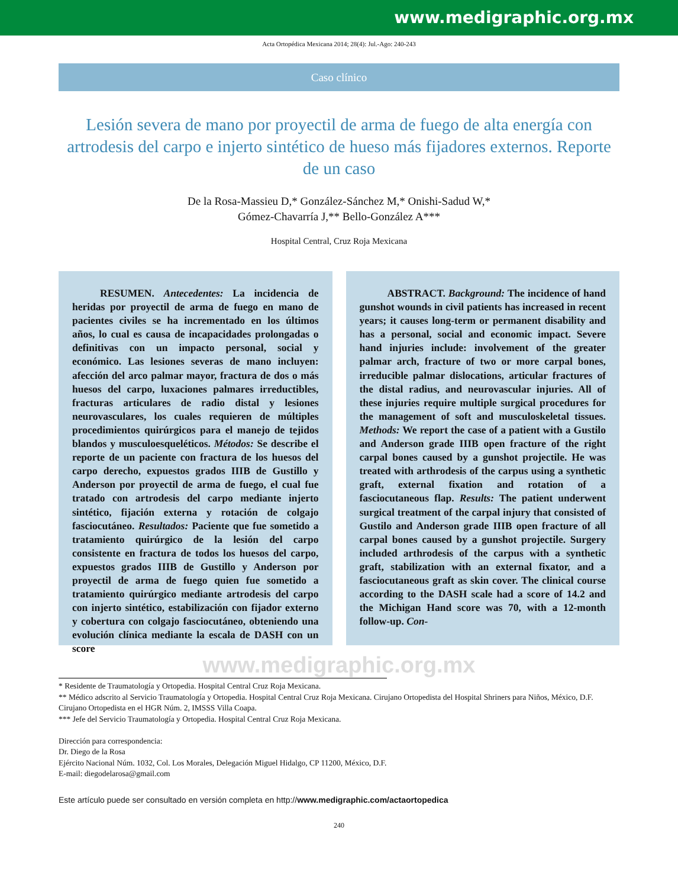www.medigraphic.org.mx
Acta Ortopédica Mexicana 2014; 28(4): Jul.-Ago: 240-243
Caso clínico
Lesión severa de mano por proyectil de arma de fuego de alta energía con artrodesis del carpo e injerto sintético de hueso más fijadores externos. Reporte de un caso
De la Rosa-Massieu D,* González-Sánchez M,* Onishi-Sadud W,*
Gómez-Chavarría J,** Bello-González A***
Hospital Central, Cruz Roja Mexicana
RESUMEN. Antecedentes: La incidencia de heridas por proyectil de arma de fuego en mano de pacientes civiles se ha incrementado en los últimos años, lo cual es causa de incapacidades prolongadas o definitivas con un impacto personal, social y económico. Las lesiones severas de mano incluyen: afección del arco palmar mayor, fractura de dos o más huesos del carpo, luxaciones palmares irreductibles, fracturas articulares de radio distal y lesiones neurovasculares, los cuales requieren de múltiples procedimientos quirúrgicos para el manejo de tejidos blandos y musculoesqueléticos. Métodos: Se describe el reporte de un paciente con fractura de los huesos del carpo derecho, expuestos grados IIIB de Gustillo y Anderson por proyectil de arma de fuego, el cual fue tratado con artrodesis del carpo mediante injerto sintético, fijación externa y rotación de colgajo fasciocutáneo. Resultados: Paciente que fue sometido a tratamiento quirúrgico de la lesión del carpo consistente en fractura de todos los huesos del carpo, expuestos grados IIIB de Gustillo y Anderson por proyectil de arma de fuego quien fue sometido a tratamiento quirúrgico mediante artrodesis del carpo con injerto sintético, estabilización con fijador externo y cobertura con colgajo fasciocutáneo, obteniendo una evolución clínica mediante la escala de DASH con un score
ABSTRACT. Background: The incidence of hand gunshot wounds in civil patients has increased in recent years; it causes long-term or permanent disability and has a personal, social and economic impact. Severe hand injuries include: involvement of the greater palmar arch, fracture of two or more carpal bones, irreducible palmar dislocations, articular fractures of the distal radius, and neurovascular injuries. All of these injuries require multiple surgical procedures for the management of soft and musculoskeletal tissues. Methods: We report the case of a patient with a Gustilo and Anderson grade IIIB open fracture of the right carpal bones caused by a gunshot projectile. He was treated with arthrodesis of the carpus using a synthetic graft, external fixation and rotation of a fasciocutaneous flap. Results: The patient underwent surgical treatment of the carpal injury that consisted of Gustilo and Anderson grade IIIB open fracture of all carpal bones caused by a gunshot projectile. Surgery included arthrodesis of the carpus with a synthetic graft, stabilization with an external fixator, and a fasciocutaneous graft as skin cover. The clinical course according to the DASH scale had a score of 14.2 and the Michigan Hand score was 70, with a 12-month follow-up. Con-
www.medigraphic.org.mx
* Residente de Traumatología y Ortopedia. Hospital Central Cruz Roja Mexicana.
** Médico adscrito al Servicio Traumatología y Ortopedia. Hospital Central Cruz Roja Mexicana. Cirujano Ortopedista del Hospital Shriners para Niños, México, D.F. Cirujano Ortopedista en el HGR Núm. 2, IMSSS Villa Coapa.
*** Jefe del Servicio Traumatología y Ortopedia. Hospital Central Cruz Roja Mexicana.
Dirección para correspondencia:
Dr. Diego de la Rosa
Ejército Nacional Núm. 1032, Col. Los Morales, Delegación Miguel Hidalgo, CP 11200, México, D.F.
E-mail: diegodelarosa@gmail.com
Este artículo puede ser consultado en versión completa en http://www.medigraphic.com/actaortopedica
240